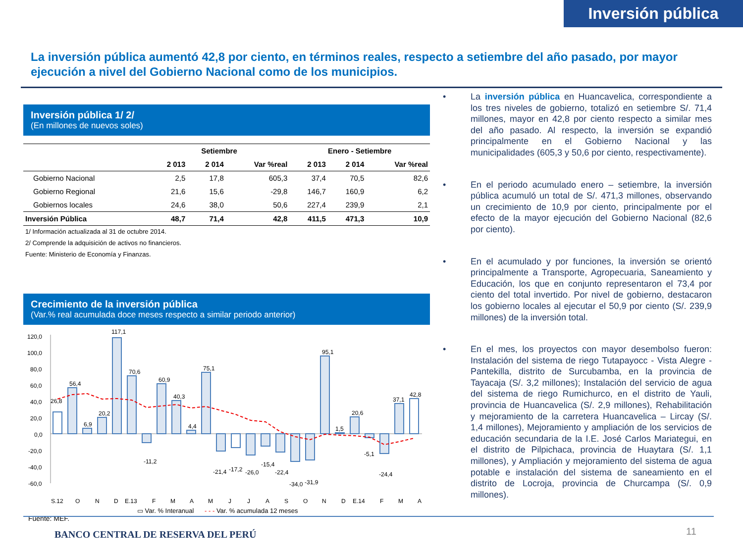Inversión pública
La inversión pública aumentó 42,8 por ciento, en términos reales, respecto a setiembre del año pasado, por mayor ejecución a nivel del Gobierno Nacional como de los municipios.
Inversión pública 1/ 2/
(En millones de nuevos soles)
| | Setiembre | | | Enero - Setiembre | | |
| --- | --- | --- | --- | --- | --- | --- |
| | 2 013 | 2 014 | Var %real | 2 013 | 2 014 | Var %real |
| Gobierno Nacional | 2,5 | 17,8 | 605,3 | 37,4 | 70,5 | 82,6 |
| Gobierno Regional | 21,6 | 15,6 | -29,8 | 146,7 | 160,9 | 6,2 |
| Gobiernos locales | 24,6 | 38,0 | 50,6 | 227,4 | 239,9 | 2,1 |
| Inversión Pública | 48,7 | 71,4 | 42,8 | 411,5 | 471,3 | 10,9 |
1/ Información actualizada al 31 de octubre 2014.
2/ Comprende la adquisición de activos no financieros.
Fuente: Ministerio de Economía y Finanzas.
Crecimiento de la inversión pública
(Var.% real acumulada doce meses respecto a similar periodo anterior)
120,0
100,0
80,0
60,0
40,0
20,0
0,0
-20,0
-40,0
-60,0
26,8
56,4
6,9
20,2
117,1
70,6
-11,2
60,9
40,3
4,4
75,1
-21,4
-17,2
-26,0
-15,4
-22,4
-34,0
-31,9
95,1
1,5
20,6
-5,1
-24,4
37,1
42,8
S.12
O
N
D
E.13
F
M
A
M
J
J
A
S
O
N
D
E.14
F
M
A
▭ Var. % Interanual - - - Var. % acumulada 12 meses
Fuente: MEF.
• La inversión pública en Huancavelica, correspondiente a los tres niveles de gobierno, totalizó en setiembre S/. 71,4 millones, mayor en 42,8 por ciento respecto a similar mes del año pasado. Al respecto, la inversión se expandió principalmente en el Gobierno Nacional y las municipalidades (605,3 y 50,6 por ciento, respectivamente).
• En el periodo acumulado enero – setiembre, la inversión pública acumuló un total de S/. 471,3 millones, observando un crecimiento de 10,9 por ciento, principalmente por el efecto de la mayor ejecución del Gobierno Nacional (82,6 por ciento).
• En el acumulado y por funciones, la inversión se orientó principalmente a Transporte, Agropecuaria, Saneamiento y Educación, los que en conjunto representaron el 73,4 por ciento del total invertido. Por nivel de gobierno, destacaron los gobierno locales al ejecutar el 50,9 por ciento (S/. 239,9 millones) de la inversión total.
• En el mes, los proyectos con mayor desembolso fueron: Instalación del sistema de riego Tutapayocc - Vista Alegre - Pantekilla, distrito de Surcubamba, en la provincia de Tayacaja (S/. 3,2 millones); Instalación del servicio de agua del sistema de riego Rumichurco, en el distrito de Yauli, provincia de Huancavelica (S/. 2,9 millones), Rehabilitación y mejoramiento de la carretera Huancavelica – Lircay (S/. 1,4 millones), Mejoramiento y ampliación de los servicios de educación secundaria de la I.E. José Carlos Mariategui, en el distrito de Pilpichaca, provincia de Huaytara (S/. 1,1 millones), y Ampliación y mejoramiento del sistema de agua potable e instalación del sistema de saneamiento en el distrito de Locroja, provincia de Churcampa (S/. 0,9 millones).
BANCO CENTRAL DE RESERVA DEL PERÚ
11